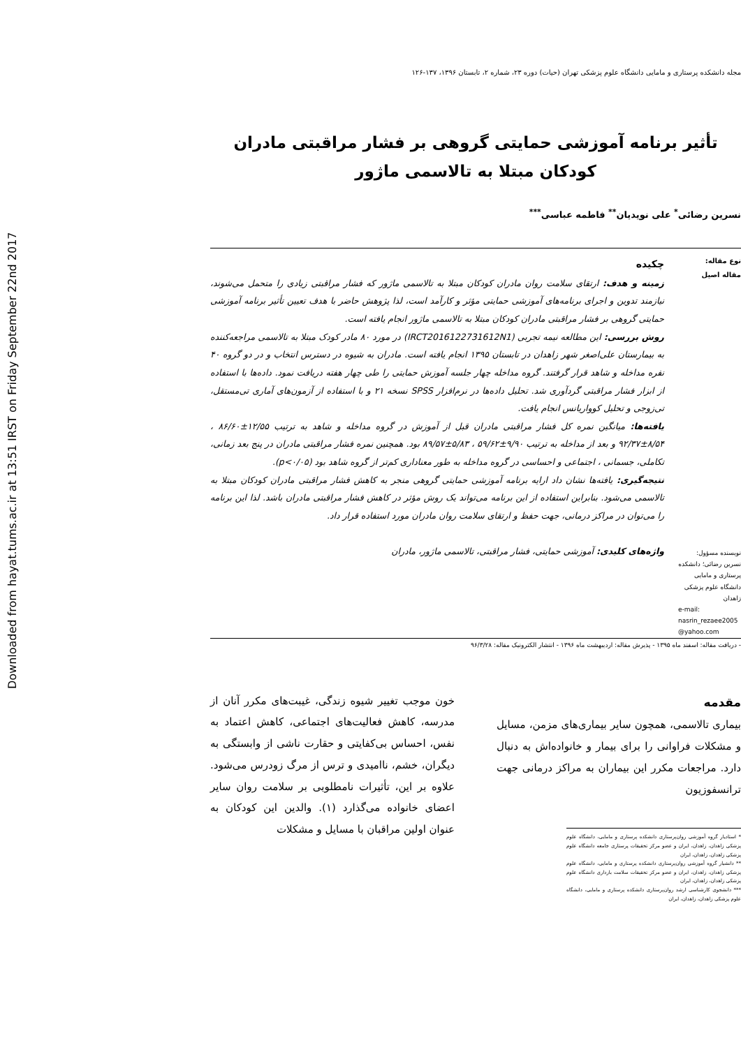Downloaded from hayat.tums.ac.ir at 13:51 IRST on Friday September 22nd 2017
مجله دانشکده پرستاری و مامایی دانشگاه علوم پزشکی تهران (حیات) دوره ۲۳، شماره ۲، تابستان ۱۳۹۶، ۱۳۷-۱۲۶
تأثیر برنامه آموزشی حمایتی گروهی بر فشار مراقبتی مادران کودکان مبتلا به تالاسمی ماژور
نسرین رضائی<sup>*</sup> علی نویدیان<sup>**</sup> فاطمه عباسی<sup>***</sup>
نوع مقاله:
مقاله اصیل
نویسنده مسؤول: نسرین رضائی؛ دانشکده پرستاری و مامایی دانشگاه علوم پزشکی زاهدان
e-mail: nasrin_rezaee2005 @yahoo.com
چکیده
زمینه و هدف: ارتقای سلامت روان مادران کودکان مبتلا به تالاسمی ماژور که فشار مراقبتی زیادی را متحمل می‌شوند، نیازمند تدوین و اجرای برنامه‌های آموزشی حمایتی مؤثر و کارآمد است، لذا پژوهش حاضر با هدف تعیین تأثیر برنامه آموزشی حمایتی گروهی بر فشار مراقبتی مادران کودکان مبتلا به تالاسمی ماژور انجام یافته است.
روش بررسی: این مطالعه نیمه تجربی (IRCT2016122731612N1) در مورد ۸۰ مادر کودک مبتلا به تالاسمی مراجعه‌کننده به بیمارستان علی‌اصغر شهر زاهدان در تابستان ۱۳۹۵ انجام یافته است. مادران به شیوه در دسترس انتخاب و در دو گروه ۴۰ نفره مداخله و شاهد قرار گرفتند. گروه مداخله چهار جلسه آموزش حمایتی را طی چهار هفته دریافت نمود. داده‌ها با استفاده از ابزار فشار مراقبتی گردآوری شد. تحلیل داده‌ها در نرم‌افزار SPSS نسخه ۲۱ و با استفاده از آزمون‌های آماری تی‌مستقل، تی‌زوجی و تحلیل کوواریانس انجام یافت.
یافته‌ها: میانگین نمره کل فشار مراقبتی مادران قبل از آموزش در گروه مداخله و شاهد به ترتیب ۱۲/۵۵±۸۶/۶۰ ، ۸/۵۴±۹۲/۳۷ و بعد از مداخله به ترتیب ۹/۹۰±۵۹/۶۲ ، ۵/۸۳±۸۹/۵۷ بود. همچنین نمره فشار مراقبتی مادران در پنج بعد زمانی، تکاملی، جسمانی ، اجتماعی و احساسی در گروه مداخله به طور معناداری کم‌تر از گروه شاهد بود (p<۰/۰۵).
نتیجه‌گیری: یافته‌ها نشان داد ارایه برنامه آموزشی حمایتی گروهی منجر به کاهش فشار مراقبتی مادران کودکان مبتلا به تالاسمی می‌شود. بنابراین استفاده از این برنامه می‌تواند یک روش مؤثر در کاهش فشار مراقبتی مادران باشد. لذا این برنامه را می‌توان در مراکز درمانی، جهت حفظ و ارتقای سلامت روان مادران مورد استفاده قرار داد.
واژه‌های کلیدی: آموزشی حمایتی، فشار مراقبتی، تالاسمی ماژور، مادران
- دریافت مقاله: اسفند ماه ۱۳۹۵ - پذیرش مقاله: اردیبهشت ماه ۱۳۹۶ - انتشار الکترونیک مقاله: ۹۶/۳/۲۸
مقدمه
بیماری تالاسمی، همچون سایر بیماری‌های مزمن، مسایل و مشکلات فراوانی را برای بیمار و خانواده‌اش به دنبال دارد. مراجعات مکرر این بیماران به مراکز درمانی جهت ترانسفوزیون
* استادیار گروه آموزشی روان‌پرستاری دانشکده پرستاری و مامایی، دانشگاه علوم پزشکی زاهدان، زاهدان، ایران و عضو مرکز تحقیقات پرستاری جامعه دانشگاه علوم پزشکی زاهدان، زاهدان، ایران
** دانشیار گروه آموزشی روان‌پرستاری دانشکده پرستاری و مامایی، دانشگاه علوم پزشکی زاهدان، زاهدان، ایران و عضو مرکز تحقیقات سلامت بارداری دانشگاه علوم پزشکی زاهدان، زاهدان، ایران
*** دانشجوی کارشناسی ارشد روان‌پرستاری دانشکده پرستاری و مامایی، دانشگاه علوم پزشکی زاهدان، زاهدان، ایران
خون موجب تغییر شیوه زندگی، غیبت‌های مکرر آنان از مدرسه، کاهش فعالیت‌های اجتماعی، کاهش اعتماد به نفس، احساس بی‌کفایتی و حقارت ناشی از وابستگی به دیگران، خشم، ناامیدی و ترس از مرگ زودرس می‌شود. علاوه بر این، تأثیرات نامطلوبی بر سلامت روان سایر اعضای خانواده می‌گذارد (۱). والدین این کودکان به عنوان اولین مراقبان با مسایل و مشکلات